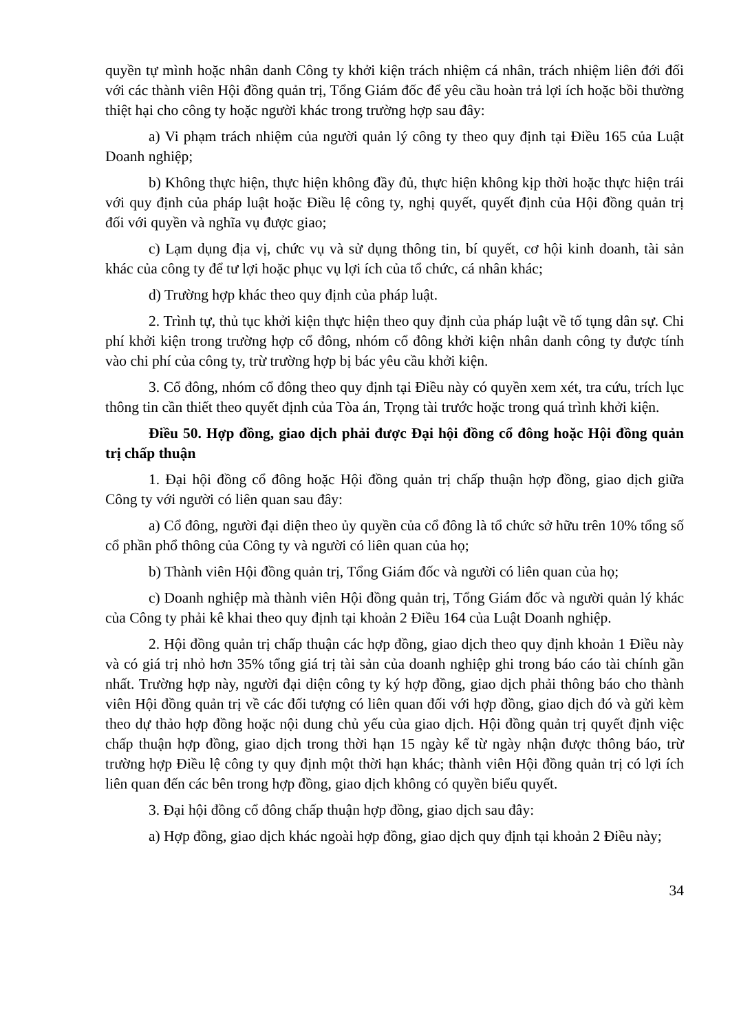quyền tự mình hoặc nhân danh Công ty khởi kiện trách nhiệm cá nhân, trách nhiệm liên đới đối với các thành viên Hội đồng quản trị, Tổng Giám đốc để yêu cầu hoàn trả lợi ích hoặc bồi thường thiệt hại cho công ty hoặc người khác trong trường hợp sau đây:
a) Vi phạm trách nhiệm của người quản lý công ty theo quy định tại Điều 165 của Luật Doanh nghiệp;
b) Không thực hiện, thực hiện không đầy đủ, thực hiện không kịp thời hoặc thực hiện trái với quy định của pháp luật hoặc Điều lệ công ty, nghị quyết, quyết định của Hội đồng quản trị đối với quyền và nghĩa vụ được giao;
c) Lạm dụng địa vị, chức vụ và sử dụng thông tin, bí quyết, cơ hội kinh doanh, tài sản khác của công ty để tư lợi hoặc phục vụ lợi ích của tổ chức, cá nhân khác;
d) Trường hợp khác theo quy định của pháp luật.
2. Trình tự, thủ tục khởi kiện thực hiện theo quy định của pháp luật về tố tụng dân sự. Chi phí khởi kiện trong trường hợp cổ đông, nhóm cổ đông khởi kiện nhân danh công ty được tính vào chi phí của công ty, trừ trường hợp bị bác yêu cầu khởi kiện.
3. Cổ đông, nhóm cổ đông theo quy định tại Điều này có quyền xem xét, tra cứu, trích lục thông tin cần thiết theo quyết định của Tòa án, Trọng tài trước hoặc trong quá trình khởi kiện.
Điều 50. Hợp đồng, giao dịch phải được Đại hội đồng cổ đông hoặc Hội đồng quản trị chấp thuận
1. Đại hội đồng cổ đông hoặc Hội đồng quản trị chấp thuận hợp đồng, giao dịch giữa Công ty với người có liên quan sau đây:
a) Cổ đông, người đại diện theo ủy quyền của cổ đông là tổ chức sở hữu trên 10% tổng số cổ phần phổ thông của Công ty và người có liên quan của họ;
b) Thành viên Hội đồng quản trị, Tổng Giám đốc và người có liên quan của họ;
c) Doanh nghiệp mà thành viên Hội đồng quản trị, Tổng Giám đốc và người quản lý khác của Công ty phải kê khai theo quy định tại khoản 2 Điều 164 của Luật Doanh nghiệp.
2. Hội đồng quản trị chấp thuận các hợp đồng, giao dịch theo quy định khoản 1 Điều này và có giá trị nhỏ hơn 35% tổng giá trị tài sản của doanh nghiệp ghi trong báo cáo tài chính gần nhất. Trường hợp này, người đại diện công ty ký hợp đồng, giao dịch phải thông báo cho thành viên Hội đồng quản trị về các đối tượng có liên quan đối với hợp đồng, giao dịch đó và gửi kèm theo dự thảo hợp đồng hoặc nội dung chủ yếu của giao dịch. Hội đồng quản trị quyết định việc chấp thuận hợp đồng, giao dịch trong thời hạn 15 ngày kể từ ngày nhận được thông báo, trừ trường hợp Điều lệ công ty quy định một thời hạn khác; thành viên Hội đồng quản trị có lợi ích liên quan đến các bên trong hợp đồng, giao dịch không có quyền biểu quyết.
3. Đại hội đồng cổ đông chấp thuận hợp đồng, giao dịch sau đây:
a) Hợp đồng, giao dịch khác ngoài hợp đồng, giao dịch quy định tại khoản 2 Điều này;
34